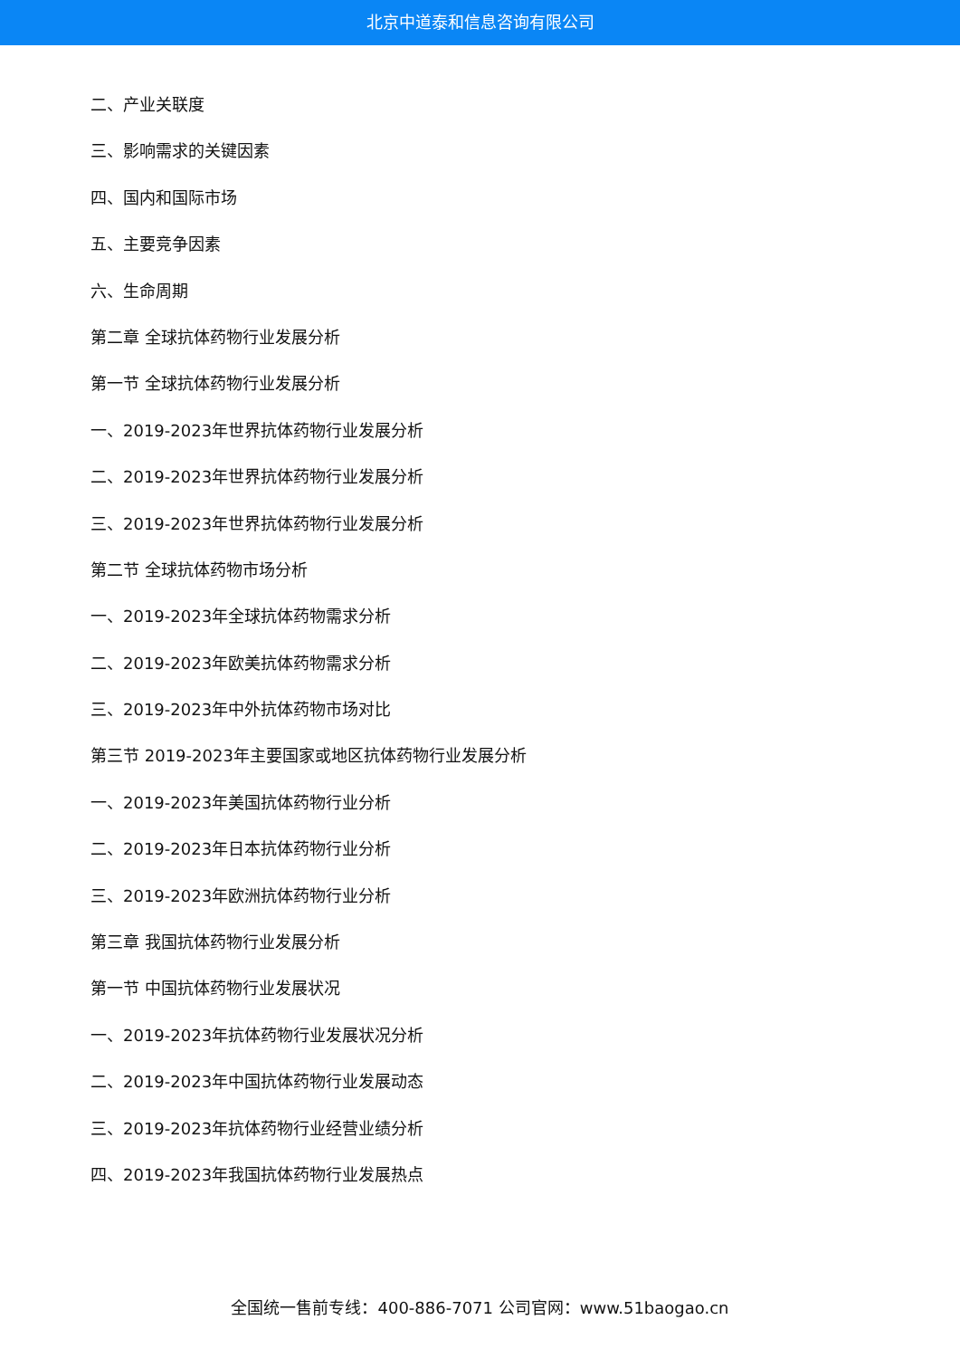北京中道泰和信息咨询有限公司
二、产业关联度
三、影响需求的关键因素
四、国内和国际市场
五、主要竞争因素
六、生命周期
第二章 全球抗体药物行业发展分析
第一节 全球抗体药物行业发展分析
一、2019-2023年世界抗体药物行业发展分析
二、2019-2023年世界抗体药物行业发展分析
三、2019-2023年世界抗体药物行业发展分析
第二节 全球抗体药物市场分析
一、2019-2023年全球抗体药物需求分析
二、2019-2023年欧美抗体药物需求分析
三、2019-2023年中外抗体药物市场对比
第三节 2019-2023年主要国家或地区抗体药物行业发展分析
一、2019-2023年美国抗体药物行业分析
二、2019-2023年日本抗体药物行业分析
三、2019-2023年欧洲抗体药物行业分析
第三章 我国抗体药物行业发展分析
第一节 中国抗体药物行业发展状况
一、2019-2023年抗体药物行业发展状况分析
二、2019-2023年中国抗体药物行业发展动态
三、2019-2023年抗体药物行业经营业绩分析
四、2019-2023年我国抗体药物行业发展热点
全国统一售前专线：400-886-7071 公司官网：www.51baogao.cn